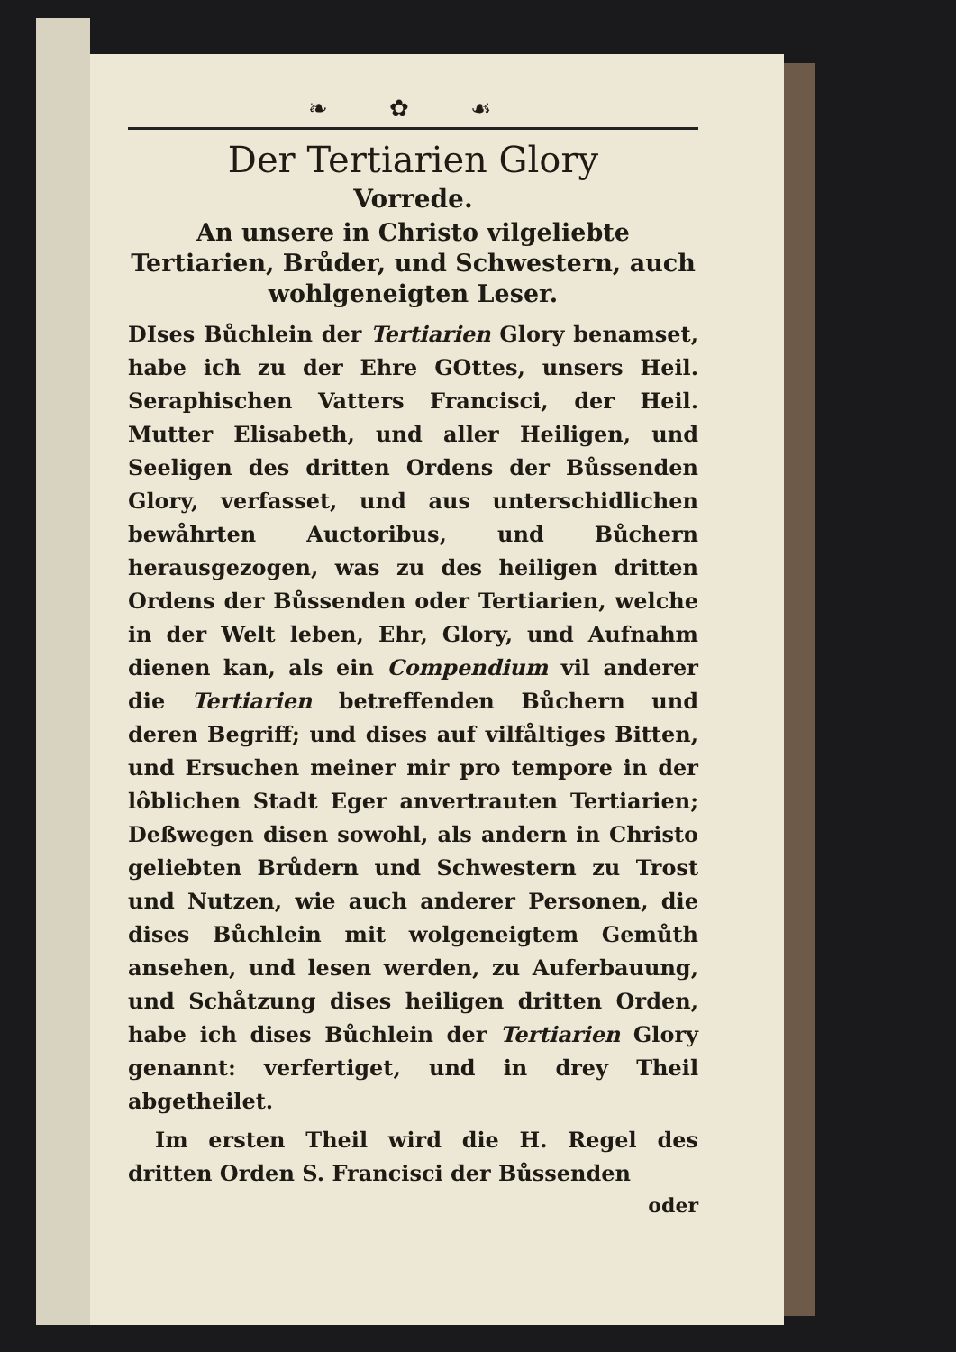❧ ✿ ☙
Der Tertiarien Glory
Vorrede.
An unsere in Christo vilgeliebte Tertiarien, Brůder, und Schwestern, auch wohlgeneigten Leser.
DIses Bůchlein der Tertiarien Glory benamset, habe ich zu der Ehre GOttes, unsers Heil. Seraphischen Vatters Francisci, der Heil. Mutter Elisabeth, und aller Heiligen, und Seeligen des dritten Ordens der Bůssenden Glory, verfasset, und aus unterschidlichen bewåhrten Auctoribus, und Bůchern herausgezogen, was zu des heiligen dritten Ordens der Bůssenden oder Tertiarien, welche in der Welt leben, Ehr, Glory, und Aufnahm dienen kan, als ein Compendium vil anderer die Tertiarien betreffenden Bůchern und deren Begriff; und dises auf vilfåltiges Bitten, und Ersuchen meiner mir pro tempore in der lôblichen Stadt Eger anvertrauten Tertiarien; Deßwegen disen sowohl, als andern in Christo geliebten Brůdern und Schwestern zu Trost und Nutzen, wie auch anderer Personen, die dises Bůchlein mit wolgeneigtem Gemůth ansehen, und lesen werden, zu Auferbauung, und Schåtzung dises heiligen dritten Orden, habe ich dises Bůchlein der Tertiarien Glory genannt: verfertiget, und in drey Theil abgetheilet.
Im ersten Theil wird die H. Regel des dritten Orden S. Francisci der Bůssenden
oder